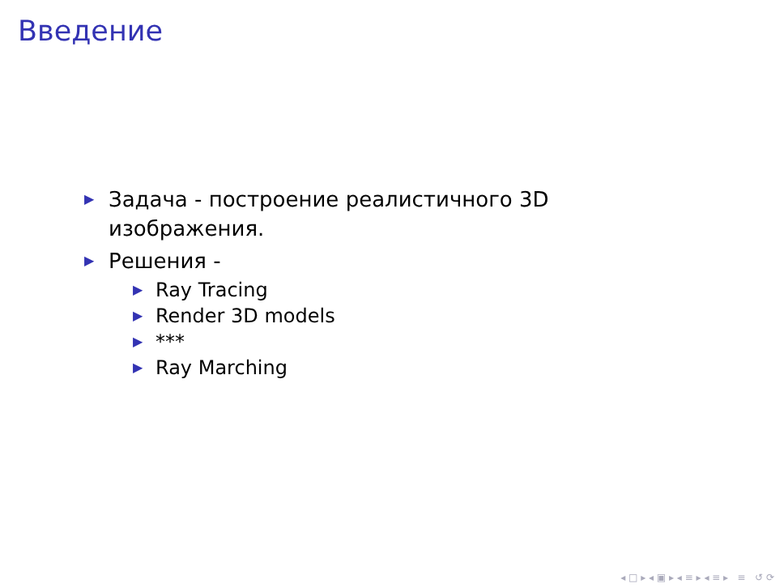Введение
▶ Задача - построение реалистичного 3D изображения.
▶ Решения -
▶ Ray Tracing
▶ Render 3D models
▶ ***
▶ Ray Marching
◂ □ ▸ ◂ ▣ ▸ ◂ ≡ ▸ ◂ ≡ ▸ ≡ ↺ ⟳